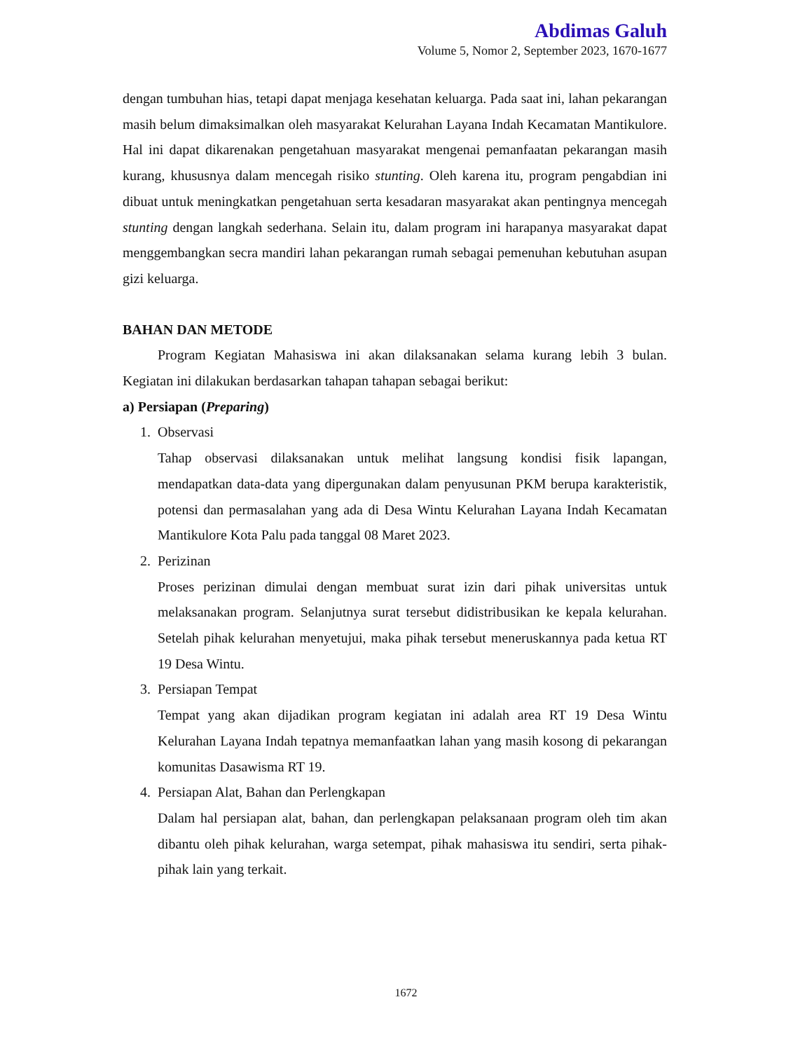Abdimas Galuh
Volume 5, Nomor 2, September 2023, 1670-1677
dengan tumbuhan hias, tetapi dapat menjaga kesehatan keluarga. Pada saat ini, lahan pekarangan masih belum dimaksimalkan oleh masyarakat Kelurahan Layana Indah Kecamatan Mantikulore. Hal ini dapat dikarenakan pengetahuan masyarakat mengenai pemanfaatan pekarangan masih kurang, khususnya dalam mencegah risiko stunting. Oleh karena itu, program pengabdian ini dibuat untuk meningkatkan pengetahuan serta kesadaran masyarakat akan pentingnya mencegah stunting dengan langkah sederhana. Selain itu, dalam program ini harapanya masyarakat dapat menggembangkan secra mandiri lahan pekarangan rumah sebagai pemenuhan kebutuhan asupan gizi keluarga.
BAHAN DAN METODE
Program Kegiatan Mahasiswa ini akan dilaksanakan selama kurang lebih 3 bulan. Kegiatan ini dilakukan berdasarkan tahapan tahapan sebagai berikut:
a) Persiapan (Preparing)
1. Observasi
Tahap observasi dilaksanakan untuk melihat langsung kondisi fisik lapangan, mendapatkan data-data yang dipergunakan dalam penyusunan PKM berupa karakteristik, potensi dan permasalahan yang ada di Desa Wintu Kelurahan Layana Indah Kecamatan Mantikulore Kota Palu pada tanggal 08 Maret 2023.
2. Perizinan
Proses perizinan dimulai dengan membuat surat izin dari pihak universitas untuk melaksanakan program. Selanjutnya surat tersebut didistribusikan ke kepala kelurahan. Setelah pihak kelurahan menyetujui, maka pihak tersebut meneruskannya pada ketua RT 19 Desa Wintu.
3. Persiapan Tempat
Tempat yang akan dijadikan program kegiatan ini adalah area RT 19 Desa Wintu Kelurahan Layana Indah tepatnya memanfaatkan lahan yang masih kosong di pekarangan komunitas Dasawisma RT 19.
4. Persiapan Alat, Bahan dan Perlengkapan
Dalam hal persiapan alat, bahan, dan perlengkapan pelaksanaan program oleh tim akan dibantu oleh pihak kelurahan, warga setempat, pihak mahasiswa itu sendiri, serta pihak-pihak lain yang terkait.
1672